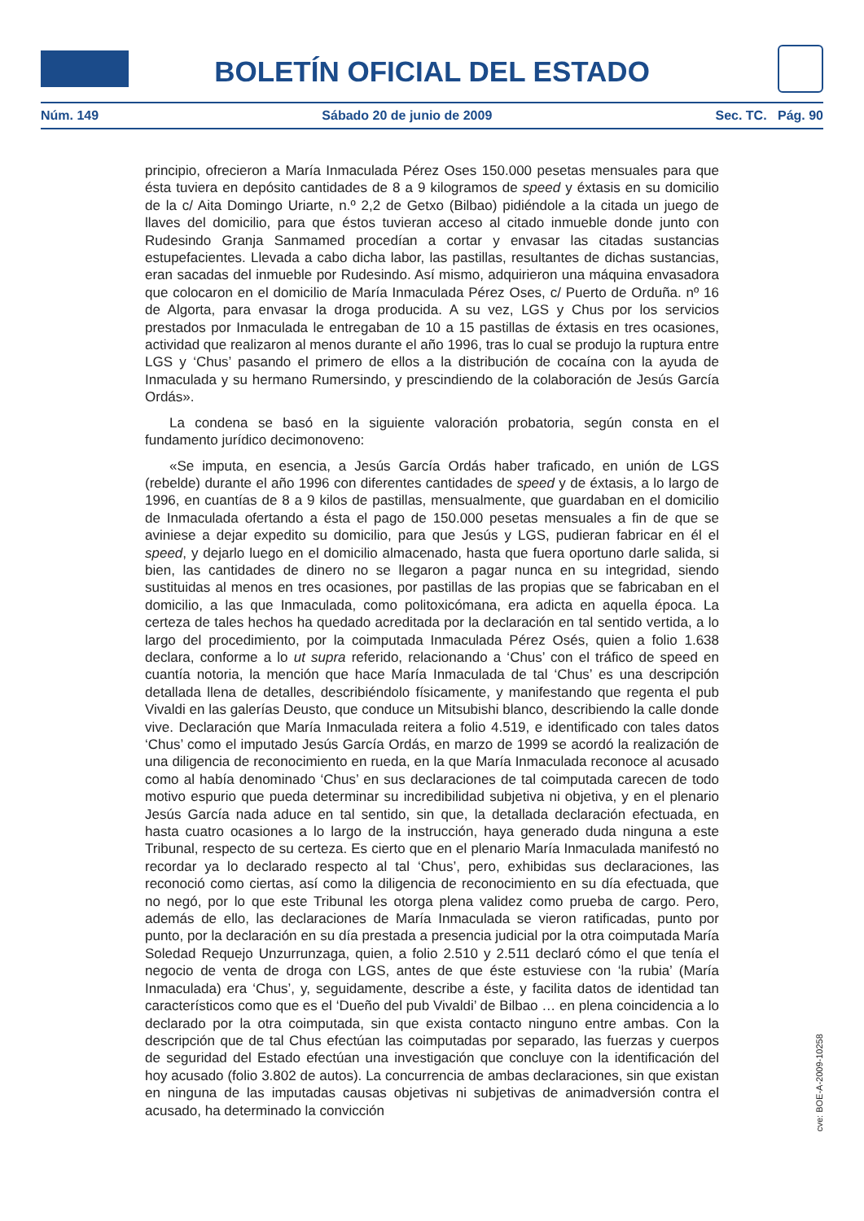BOLETÍN OFICIAL DEL ESTADO
Núm. 149 Sábado 20 de junio de 2009 Sec. TC. Pág. 90
principio, ofrecieron a María Inmaculada Pérez Oses 150.000 pesetas mensuales para que ésta tuviera en depósito cantidades de 8 a 9 kilogramos de speed y éxtasis en su domicilio de la c/ Aita Domingo Uriarte, n.º 2,2 de Getxo (Bilbao) pidiéndole a la citada un juego de llaves del domicilio, para que éstos tuvieran acceso al citado inmueble donde junto con Rudesindo Granja Sanmamed procedían a cortar y envasar las citadas sustancias estupefacientes. Llevada a cabo dicha labor, las pastillas, resultantes de dichas sustancias, eran sacadas del inmueble por Rudesindo. Así mismo, adquirieron una máquina envasadora que colocaron en el domicilio de María Inmaculada Pérez Oses, c/ Puerto de Orduña. nº 16 de Algorta, para envasar la droga producida. A su vez, LGS y Chus por los servicios prestados por Inmaculada le entregaban de 10 a 15 pastillas de éxtasis en tres ocasiones, actividad que realizaron al menos durante el año 1996, tras lo cual se produjo la ruptura entre LGS y ‘Chus’ pasando el primero de ellos a la distribución de cocaína con la ayuda de Inmaculada y su hermano Rumersindo, y prescindiendo de la colaboración de Jesús García Ordás».
La condena se basó en la siguiente valoración probatoria, según consta en el fundamento jurídico decimonoveno:
«Se imputa, en esencia, a Jesús García Ordás haber traficado, en unión de LGS (rebelde) durante el año 1996 con diferentes cantidades de speed y de éxtasis, a lo largo de 1996, en cuantías de 8 a 9 kilos de pastillas, mensualmente, que guardaban en el domicilio de Inmaculada ofertando a ésta el pago de 150.000 pesetas mensuales a fin de que se aviniese a dejar expedito su domicilio, para que Jesús y LGS, pudieran fabricar en él el speed, y dejarlo luego en el domicilio almacenado, hasta que fuera oportuno darle salida, si bien, las cantidades de dinero no se llegaron a pagar nunca en su integridad, siendo sustituidas al menos en tres ocasiones, por pastillas de las propias que se fabricaban en el domicilio, a las que Inmaculada, como politoxicómana, era adicta en aquella época. La certeza de tales hechos ha quedado acreditada por la declaración en tal sentido vertida, a lo largo del procedimiento, por la coimputada Inmaculada Pérez Osés, quien a folio 1.638 declara, conforme a lo ut supra referido, relacionando a ‘Chus’ con el tráfico de speed en cuantía notoria, la mención que hace María Inmaculada de tal ‘Chus’ es una descripción detallada llena de detalles, describiéndolo físicamente, y manifestando que regenta el pub Vivaldi en las galerías Deusto, que conduce un Mitsubishi blanco, describiendo la calle donde vive. Declaración que María Inmaculada reitera a folio 4.519, e identificado con tales datos ‘Chus’ como el imputado Jesús García Ordás, en marzo de 1999 se acordó la realización de una diligencia de reconocimiento en rueda, en la que María Inmaculada reconoce al acusado como al había denominado ‘Chus’ en sus declaraciones de tal coimputada carecen de todo motivo espurio que pueda determinar su incredibilidad subjetiva ni objetiva, y en el plenario Jesús García nada aduce en tal sentido, sin que, la detallada declaración efectuada, en hasta cuatro ocasiones a lo largo de la instrucción, haya generado duda ninguna a este Tribunal, respecto de su certeza. Es cierto que en el plenario María Inmaculada manifestó no recordar ya lo declarado respecto al tal ‘Chus’, pero, exhibidas sus declaraciones, las reconoció como ciertas, así como la diligencia de reconocimiento en su día efectuada, que no negó, por lo que este Tribunal les otorga plena validez como prueba de cargo. Pero, además de ello, las declaraciones de María Inmaculada se vieron ratificadas, punto por punto, por la declaración en su día prestada a presencia judicial por la otra coimputada María Soledad Requejo Unzurrunzaga, quien, a folio 2.510 y 2.511 declaró cómo el que tenía el negocio de venta de droga con LGS, antes de que éste estuviese con ‘la rubia’ (María Inmaculada) era ‘Chus’, y, seguidamente, describe a éste, y facilita datos de identidad tan característicos como que es el ‘Dueño del pub Vivaldi’ de Bilbao … en plena coincidencia a lo declarado por la otra coimputada, sin que exista contacto ninguno entre ambas. Con la descripción que de tal Chus efectúan las coimputadas por separado, las fuerzas y cuerpos de seguridad del Estado efectúan una investigación que concluye con la identificación del hoy acusado (folio 3.802 de autos). La concurrencia de ambas declaraciones, sin que existan en ninguna de las imputadas causas objetivas ni subjetivas de animadversión contra el acusado, ha determinado la convicción
cve: BOE-A-2009-10258